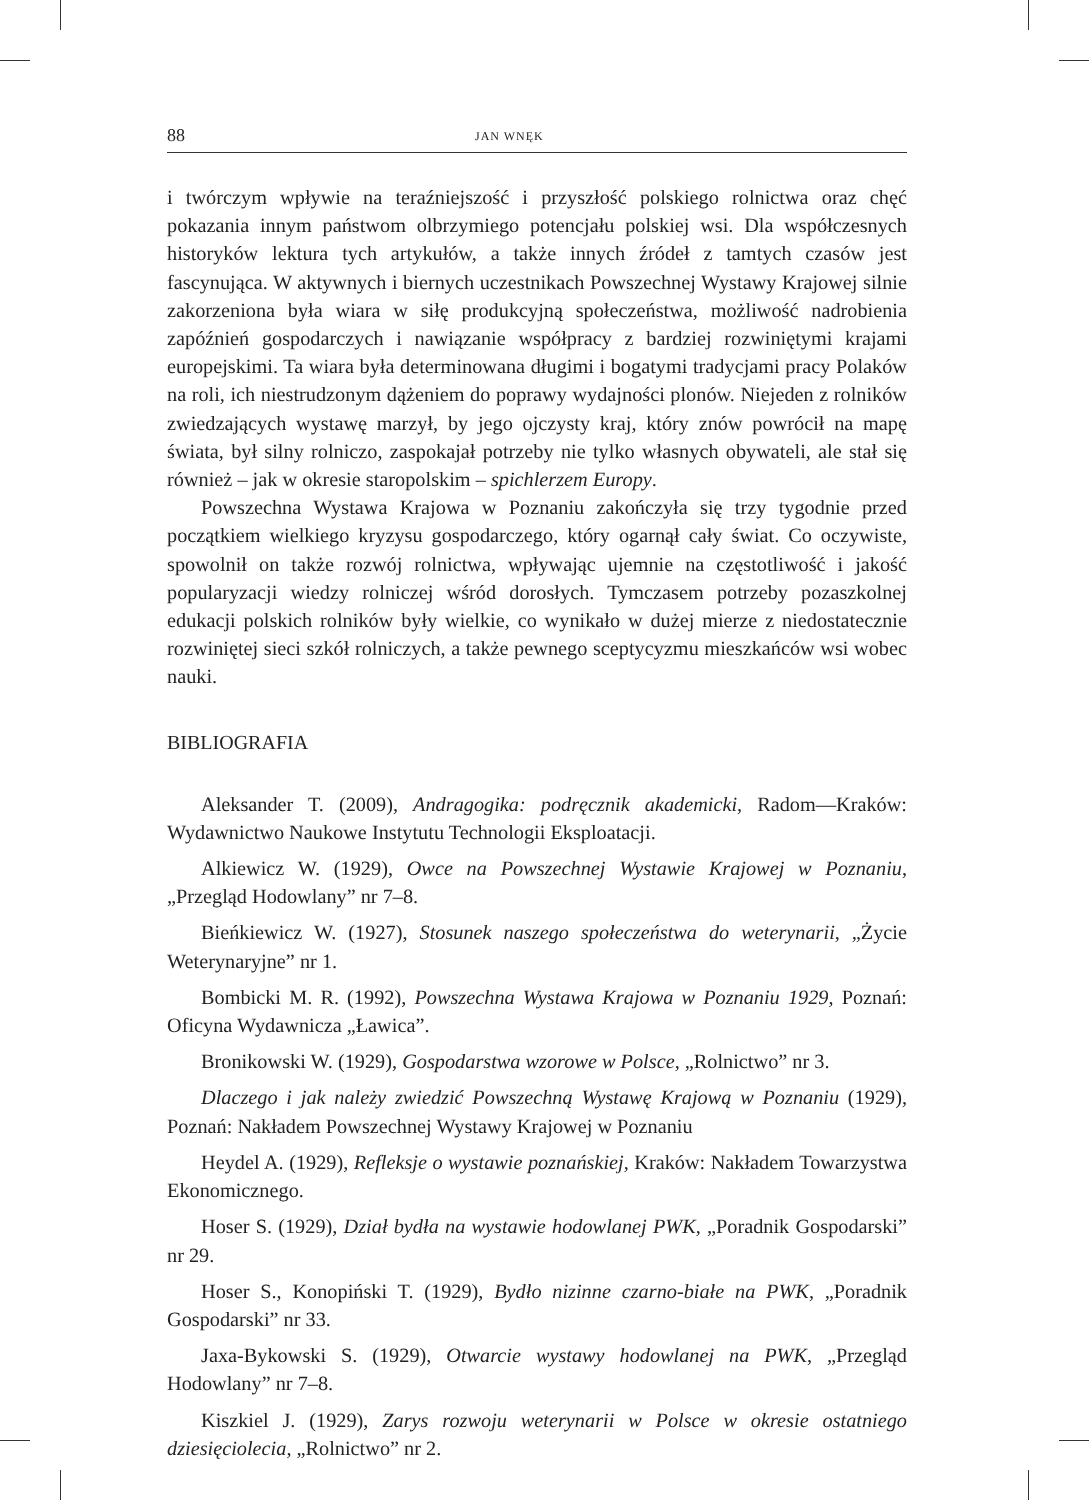88 JAN WNĘK
i twórczym wpływie na teraźniejszość i przyszłość polskiego rolnictwa oraz chęć pokazania innym państwom olbrzymiego potencjału polskiej wsi. Dla współczesnych historyków lektura tych artykułów, a także innych źródeł z tamtych czasów jest fascynująca. W aktywnych i biernych uczestnikach Powszechnej Wystawy Krajowej silnie zakorzeniona była wiara w siłę produkcyjną społeczeństwa, możliwość nadrobienia zapóźnień gospodarczych i nawiązanie współpracy z bardziej rozwiniętymi krajami europejskimi. Ta wiara była determinowana długimi i bogatymi tradycjami pracy Polaków na roli, ich niestrudzonym dążeniem do poprawy wydajności plonów. Niejeden z rolników zwiedzających wystawę marzył, by jego ojczysty kraj, który znów powrócił na mapę świata, był silny rolniczo, zaspokajał potrzeby nie tylko własnych obywateli, ale stał się również – jak w okresie staropolskim – spichlerzem Europy.
Powszechna Wystawa Krajowa w Poznaniu zakończyła się trzy tygodnie przed początkiem wielkiego kryzysu gospodarczego, który ogarnął cały świat. Co oczywiste, spowolnił on także rozwój rolnictwa, wpływając ujemnie na częstotliwość i jakość popularyzacji wiedzy rolniczej wśród dorosłych. Tymczasem potrzeby pozaszkolnej edukacji polskich rolników były wielkie, co wynikało w dużej mierze z niedostatecznie rozwiniętej sieci szkół rolniczych, a także pewnego sceptycyzmu mieszkańców wsi wobec nauki.
BIBLIOGRAFIA
Aleksander T. (2009), Andragogika: podręcznik akademicki, Radom––Kraków: Wydawnictwo Naukowe Instytutu Technologii Eksploatacji.
Alkiewicz W. (1929), Owce na Powszechnej Wystawie Krajowej w Poznaniu, „Przegląd Hodowlany” nr 7–8.
Bieńkiewicz W. (1927), Stosunek naszego społeczeństwa do weterynarii, „Życie Weterynaryjne” nr 1.
Bombicki M. R. (1992), Powszechna Wystawa Krajowa w Poznaniu 1929, Poznań: Oficyna Wydawnicza „Ławica”.
Bronikowski W. (1929), Gospodarstwa wzorowe w Polsce, „Rolnictwo” nr 3.
Dlaczego i jak należy zwiedzić Powszechną Wystawę Krajową w Poznaniu (1929), Poznań: Nakładem Powszechnej Wystawy Krajowej w Poznaniu
Heydel A. (1929), Refleksje o wystawie poznańskiej, Kraków: Nakładem Towarzystwa Ekonomicznego.
Hoser S. (1929), Dział bydła na wystawie hodowlanej PWK, „Poradnik Gospodarski” nr 29.
Hoser S., Konopiński T. (1929), Bydło nizinne czarno-białe na PWK, „Poradnik Gospodarski” nr 33.
Jaxa-Bykowski S. (1929), Otwarcie wystawy hodowlanej na PWK, „Przegląd Hodowlany” nr 7–8.
Kiszkiel J. (1929), Zarys rozwoju weterynarii w Polsce w okresie ostatniego dziesięciolecia, „Rolnictwo” nr 2.